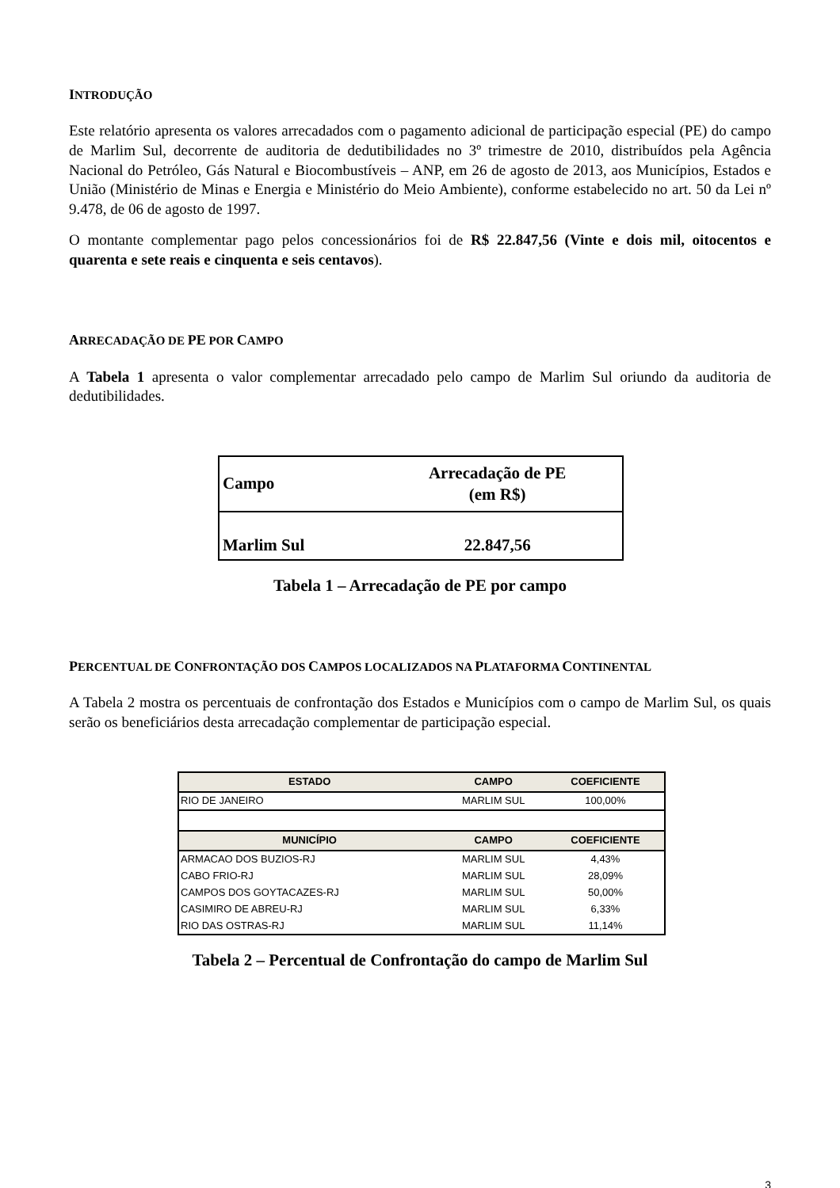INTRODUÇÃO
Este relatório apresenta os valores arrecadados com o pagamento adicional de participação especial (PE) do campo de Marlim Sul, decorrente de auditoria de dedutibilidades no 3º trimestre de 2010, distribuídos pela Agência Nacional do Petróleo, Gás Natural e Biocombustíveis – ANP, em 26 de agosto de 2013, aos Municípios, Estados e União (Ministério de Minas e Energia e Ministério do Meio Ambiente), conforme estabelecido no art. 50 da Lei nº 9.478, de 06 de agosto de 1997.
O montante complementar pago pelos concessionários foi de R$ 22.847,56 (Vinte e dois mil, oitocentos e quarenta e sete reais e cinquenta e seis centavos).
ARRECADAÇÃO DE PE POR CAMPO
A Tabela 1 apresenta o valor complementar arrecadado pelo campo de Marlim Sul oriundo da auditoria de dedutibilidades.
| Campo | Arrecadação de PE (em R$) |
| Marlim Sul | 22.847,56 |
Tabela 1 – Arrecadação de PE por campo
PERCENTUAL DE CONFRONTAÇÃO DOS CAMPOS LOCALIZADOS NA PLATAFORMA CONTINENTAL
A Tabela 2 mostra os percentuais de confrontação dos Estados e Municípios com o campo de Marlim Sul, os quais serão os beneficiários desta arrecadação complementar de participação especial.
| ESTADO | CAMPO | COEFICIENTE |
| --- | --- | --- |
| RIO DE JANEIRO | MARLIM SUL | 100,00% |
| MUNICÍPIO | CAMPO | COEFICIENTE |
| ARMACAO DOS BUZIOS-RJ | MARLIM SUL | 4,43% |
| CABO FRIO-RJ | MARLIM SUL | 28,09% |
| CAMPOS DOS GOYTACAZES-RJ | MARLIM SUL | 50,00% |
| CASIMIRO DE ABREU-RJ | MARLIM SUL | 6,33% |
| RIO DAS OSTRAS-RJ | MARLIM SUL | 11,14% |
Tabela 2 – Percentual de Confrontação do campo de Marlim Sul
3